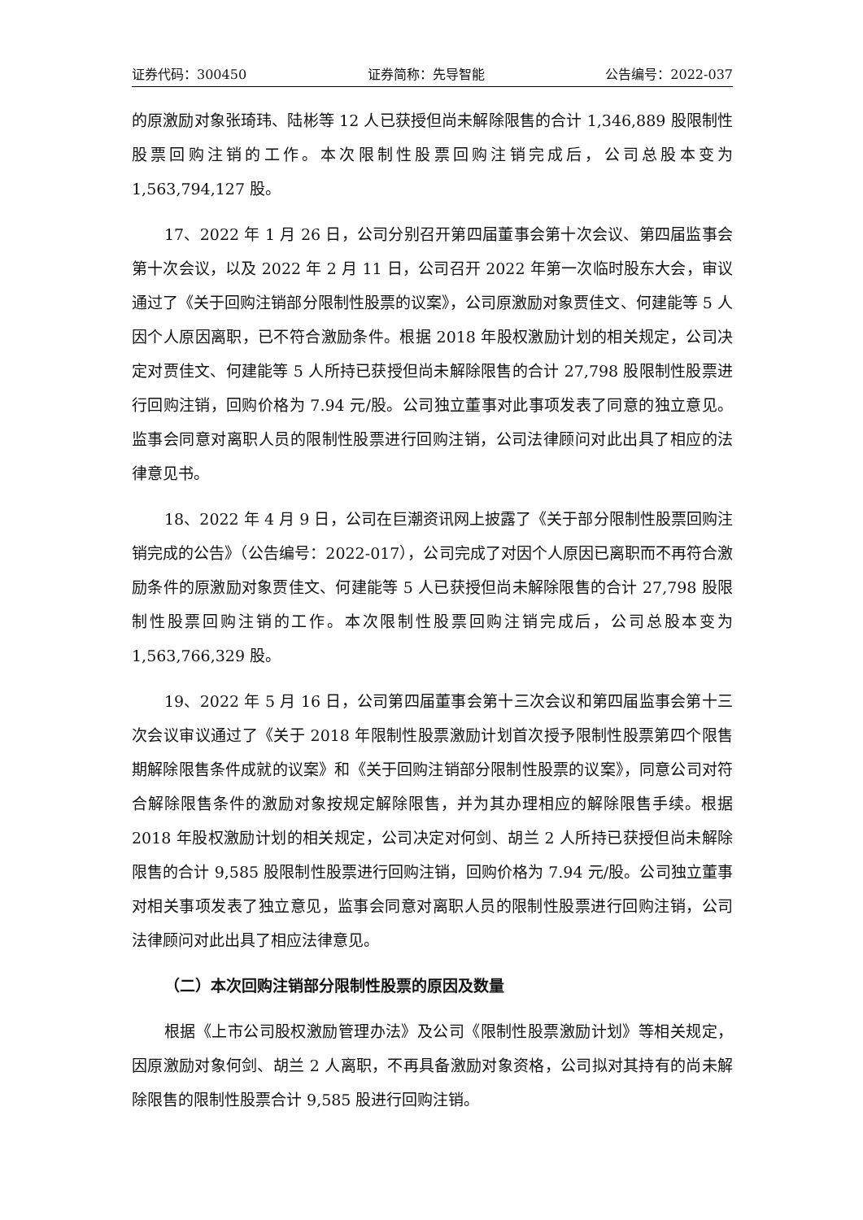证券代码：300450 证券简称：先导智能 公告编号：2022-037
的原激励对象张琦玮、陆彬等 12 人已获授但尚未解除限售的合计 1,346,889 股限制性股票回购注销的工作。本次限制性股票回购注销完成后，公司总股本变为 1,563,794,127 股。
17、2022 年 1 月 26 日，公司分别召开第四届董事会第十次会议、第四届监事会第十次会议，以及 2022 年 2 月 11 日，公司召开 2022 年第一次临时股东大会，审议通过了《关于回购注销部分限制性股票的议案》，公司原激励对象贾佳文、何建能等 5 人因个人原因离职，已不符合激励条件。根据 2018 年股权激励计划的相关规定，公司决定对贾佳文、何建能等 5 人所持已获授但尚未解除限售的合计 27,798 股限制性股票进行回购注销，回购价格为 7.94 元/股。公司独立董事对此事项发表了同意的独立意见。监事会同意对离职人员的限制性股票进行回购注销，公司法律顾问对此出具了相应的法律意见书。
18、2022 年 4 月 9 日，公司在巨潮资讯网上披露了《关于部分限制性股票回购注销完成的公告》（公告编号：2022-017），公司完成了对因个人原因已离职而不再符合激励条件的原激励对象贾佳文、何建能等 5 人已获授但尚未解除限售的合计 27,798 股限制性股票回购注销的工作。本次限制性股票回购注销完成后，公司总股本变为 1,563,766,329 股。
19、2022 年 5 月 16 日，公司第四届董事会第十三次会议和第四届监事会第十三次会议审议通过了《关于 2018 年限制性股票激励计划首次授予限制性股票第四个限售期解除限售条件成就的议案》和《关于回购注销部分限制性股票的议案》，同意公司对符合解除限售条件的激励对象按规定解除限售，并为其办理相应的解除限售手续。根据 2018 年股权激励计划的相关规定，公司决定对何剑、胡兰 2 人所持已获授但尚未解除限售的合计 9,585 股限制性股票进行回购注销，回购价格为 7.94 元/股。公司独立董事对相关事项发表了独立意见，监事会同意对离职人员的限制性股票进行回购注销，公司法律顾问对此出具了相应法律意见。
（二）本次回购注销部分限制性股票的原因及数量
根据《上市公司股权激励管理办法》及公司《限制性股票激励计划》等相关规定，因原激励对象何剑、胡兰 2 人离职，不再具备激励对象资格，公司拟对其持有的尚未解除限售的限制性股票合计 9,585 股进行回购注销。